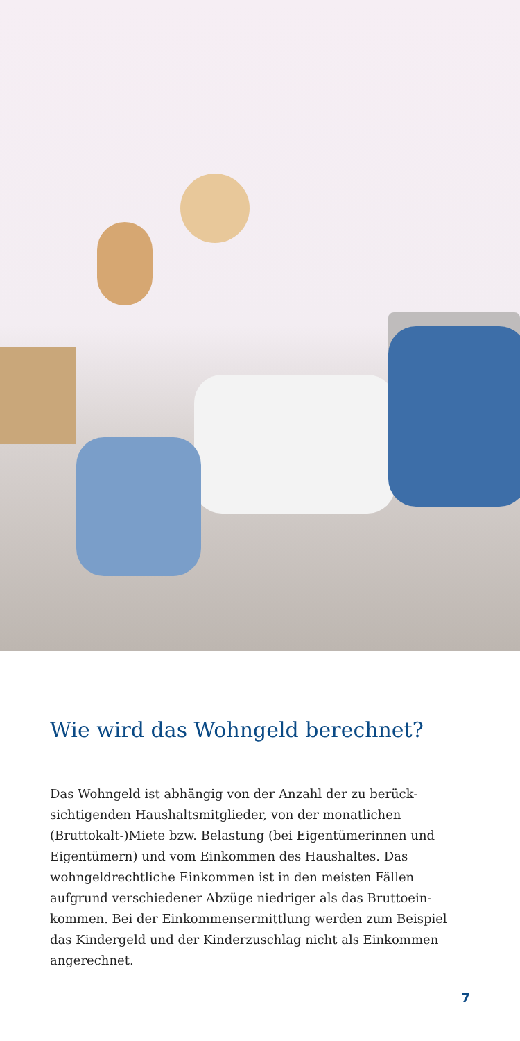Wie wird das Wohngeld berechnet?
Das Wohngeld ist abhängig von der Anzahl der zu berück­sichtigenden Haushaltsmitglieder, von der monatlichen (Bruttokalt-)Miete bzw. Belastung (bei Eigentümerinnen und Eigentümern) und vom Einkommen des Haushaltes. Das wohngeldrechtliche Einkommen ist in den meisten Fällen aufgrund verschiedener Abzüge niedriger als das Bruttoein­kommen. Bei der Einkommensermittlung werden zum Beispiel das Kindergeld und der Kinderzuschlag nicht als Einkommen angerechnet.
7